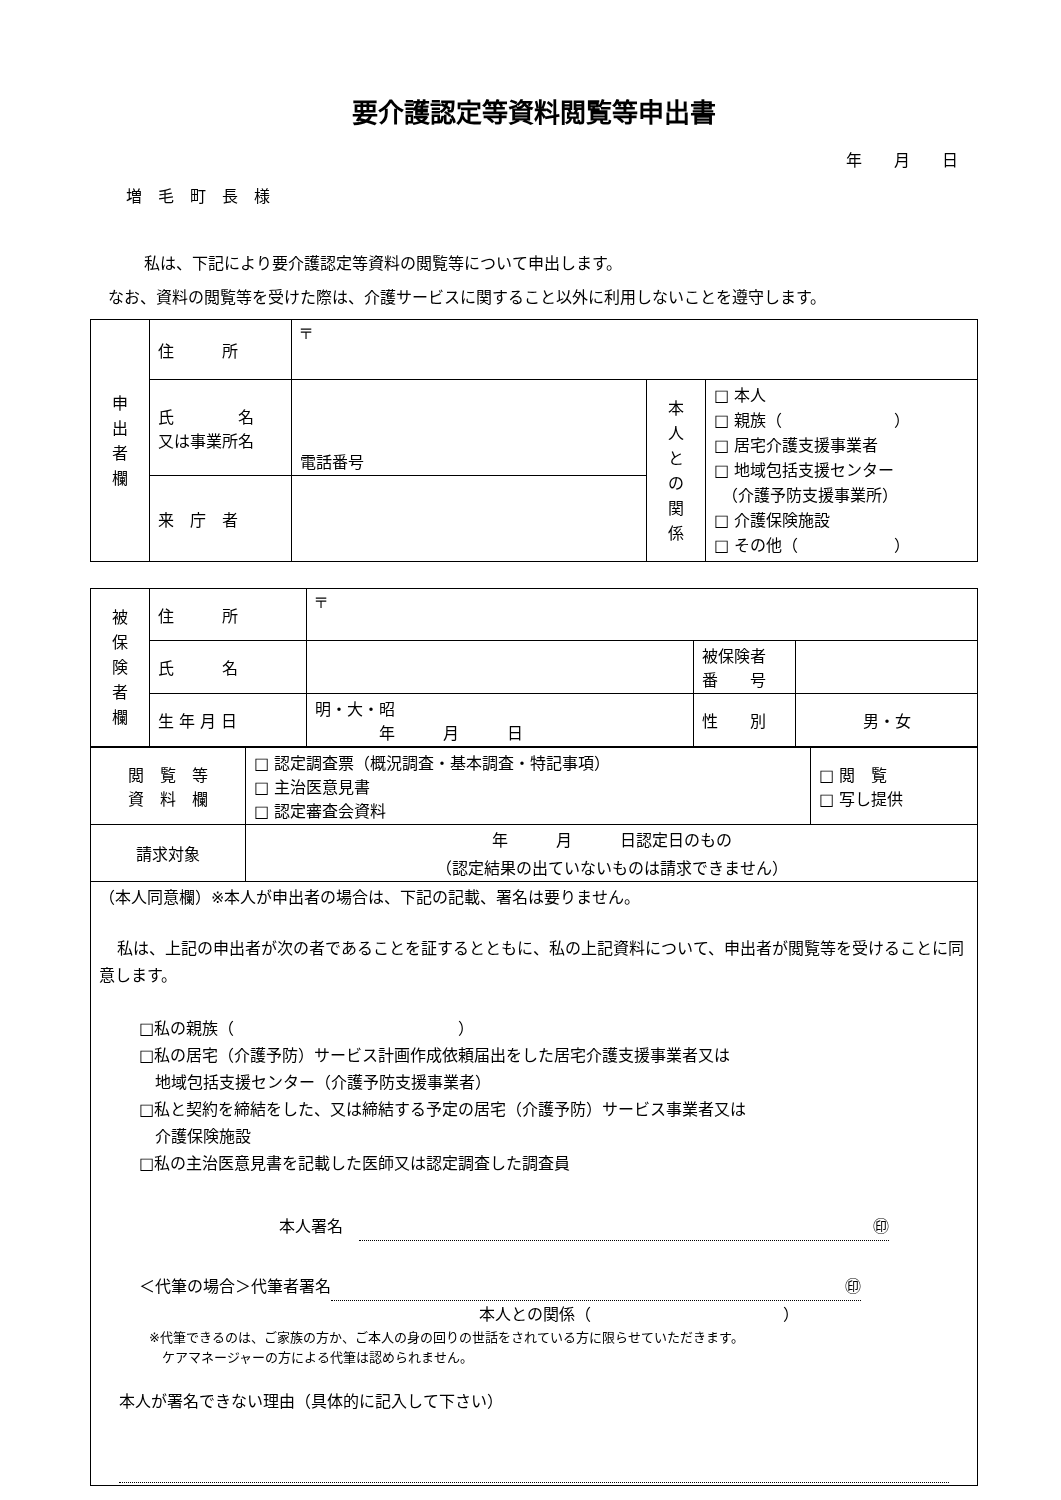要介護認定等資料閲覧等申出書
年　　月　　日
増　毛　町　長　様
私は、下記により要介護認定等資料の閲覧等について申出します。
なお、資料の閲覧等を受けた際は、介護サービスに関すること以外に利用しないことを遵守します。
| 申 出 者 欄 | 住 所 | 〒 | | |
| | 氏 名 又は事業所名 | 電話番号 | 本 人 と の 関 係 | □ 本人 □ 親族（ ） □ 居宅介護支援事業者 □ 地域包括支援センター （介護予防支援事業所） □ 介護保険施設 □ その他（ ） |
| | 来 庁 者 | | | |
| 被 保 険 者 欄 | 住 所 | 〒 | | |
| | 氏 名 | | 被保険者 番 号 | |
| | 生 年 月 日 | 明・大・昭 年 月 日 | 性 別 | 男・女 |
| 閲 覧 等 資 料 欄 | □ 認定調査票（概況調査・基本調査・特記事項） □ 主治医意見書 □ 認定審査会資料 | □ 閲 覧 □ 写し提供 |
| 請求対象 | 年 月 日認定日のもの （認定結果の出ていないものは請求できません） | |
| （本人同意欄）※本人が申出者の場合は、下記の記載、署名は要りません。 私は、上記の申出者が次の者であることを証するとともに、私の上記資料について、申出者が閲覧等を受けることに同意します。 □私の親族（ ） □私の居宅（介護予防）サービス計画作成依頼届出をした居宅介護支援事業者又は 地域包括支援センター（介護予防支援事業者） □私と契約を締結をした、又は締結する予定の居宅（介護予防）サービス事業者又は 介護保険施設 □私の主治医意見書を記載した医師又は認定調査した調査員 本人署名 ㊞ ＜代筆の場合＞代筆者署名 ㊞ 本人との関係（ ） ※代筆できるのは、ご家族の方か、ご本人の身の回りの世話をされている方に限らせていただきます。 ケアマネージャーの方による代筆は認められません。 本人が署名できない理由（具体的に記入して下さい） | | |